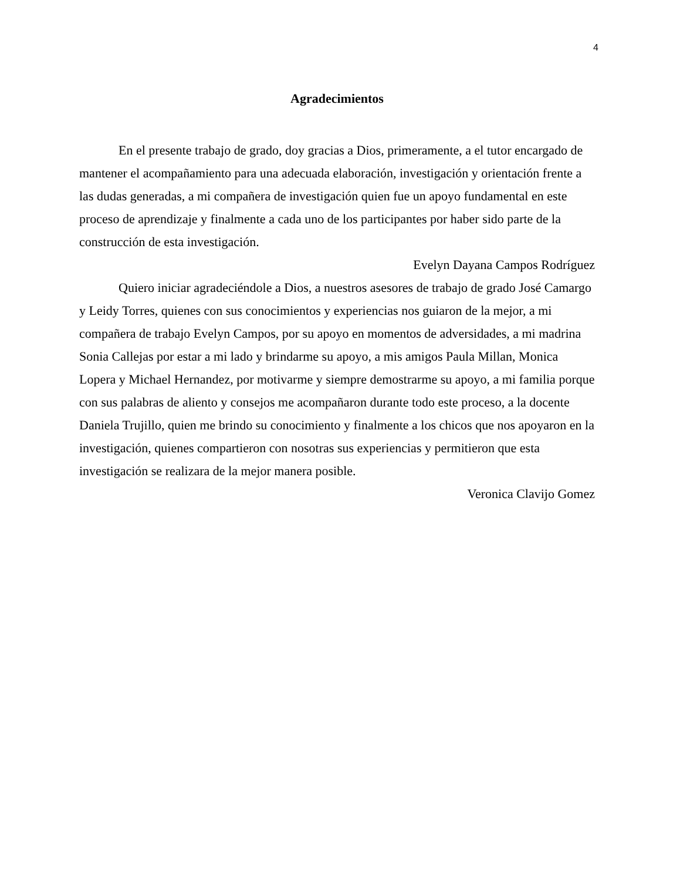4
Agradecimientos
En el presente trabajo de grado, doy gracias a Dios, primeramente, a el tutor encargado de mantener el acompañamiento para una adecuada elaboración, investigación y orientación frente a las dudas generadas, a mi compañera de investigación quien fue un apoyo fundamental en este proceso de aprendizaje y finalmente a cada uno de los participantes por haber sido parte de la construcción de esta investigación.
Evelyn Dayana Campos Rodríguez
Quiero iniciar agradeciéndole a Dios, a nuestros asesores de trabajo de grado José Camargo y Leidy Torres, quienes con sus conocimientos y experiencias nos guiaron de la mejor, a mi compañera de trabajo Evelyn Campos, por su apoyo en momentos de adversidades, a mi madrina Sonia Callejas por estar a mi lado y brindarme su apoyo, a mis amigos Paula Millan, Monica Lopera y Michael Hernandez, por motivarme y siempre demostrarme su apoyo, a mi familia porque con sus palabras de aliento y consejos me acompañaron durante todo este proceso, a la docente Daniela Trujillo, quien me brindo su conocimiento y finalmente a los chicos que nos apoyaron en la investigación, quienes compartieron con nosotras sus experiencias y permitieron que esta investigación se realizara de la mejor manera posible.
Veronica Clavijo Gomez